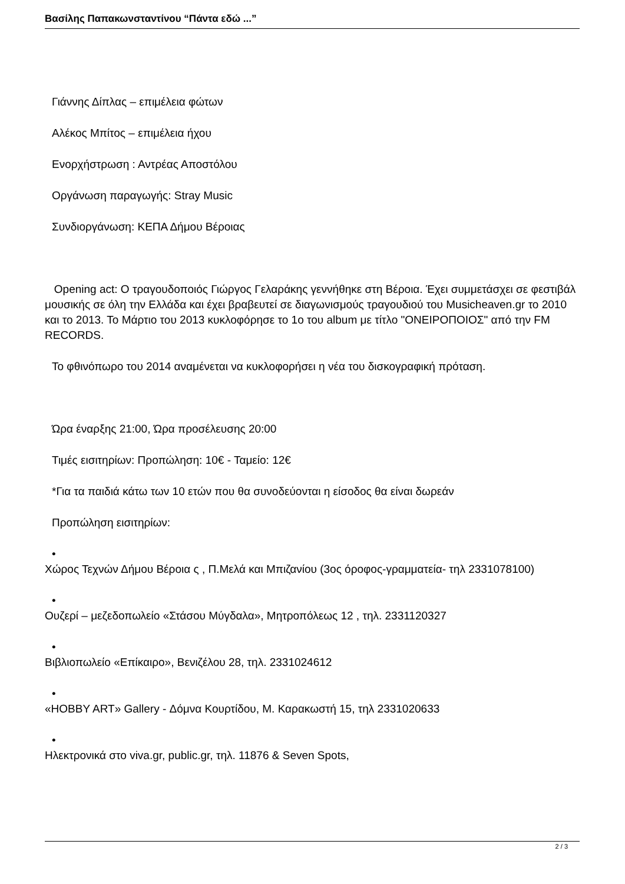Βασίλης Παπακωνσταντίνου “Πάντα εδώ ...”
Γιάννης Δίπλας – επιμέλεια φώτων
Αλέκος Μπίτος – επιμέλεια ήχου
Ενορχήστρωση : Αντρέας Αποστόλου
Οργάνωση παραγωγής: Stray Music
Συνδιοργάνωση: ΚΕΠΑ Δήμου Βέροιας
Opening act: Ο τραγουδοποιός Γιώργος Γελαράκης γεννήθηκε στη Βέροια. Έχει συμμετάσχει σε φεστιβάλ μουσικής σε όλη την Ελλάδα και έχει βραβευτεί σε διαγωνισμούς τραγουδιού του Musicheaven.gr το 2010 και το 2013. Το Μάρτιο του 2013 κυκλοφόρησε το 1ο του album με τίτλο "ΟΝΕΙΡΟΠΟΙΟΣ" από την FM RECORDS.
Το φθινόπωρο του 2014 αναμένεται να κυκλοφορήσει η νέα του δισκογραφική πρόταση.
Ώρα έναρξης 21:00, Ώρα προσέλευσης 20:00
Τιμές εισιτηρίων: Προπώληση: 10€ - Ταμείο: 12€
*Για τα παιδιά κάτω των 10 ετών που θα συνοδεύονται η είσοδος θα είναι δωρεάν
Προπώληση εισιτηρίων:
•
Χώρος Τεχνών Δήμου Βέροια ς , Π.Μελά και Μπιζανίου (3ος όροφος-γραμματεία- τηλ 2331078100)
•
Ουζερί – μεζεδοπωλείο «Στάσου Μύγδαλα», Μητροπόλεως 12 , τηλ. 2331120327
•
Βιβλιοπωλείο «Επίκαιρο», Βενιζέλου 28, τηλ. 2331024612
•
«HOBBY ART» Gallery - Δόμνα Κουρτίδου, Μ. Καρακωστή 15, τηλ 2331020633
•
Ηλεκτρονικά στο viva.gr, public.gr, τηλ. 11876 & Seven Spots,
2 / 3